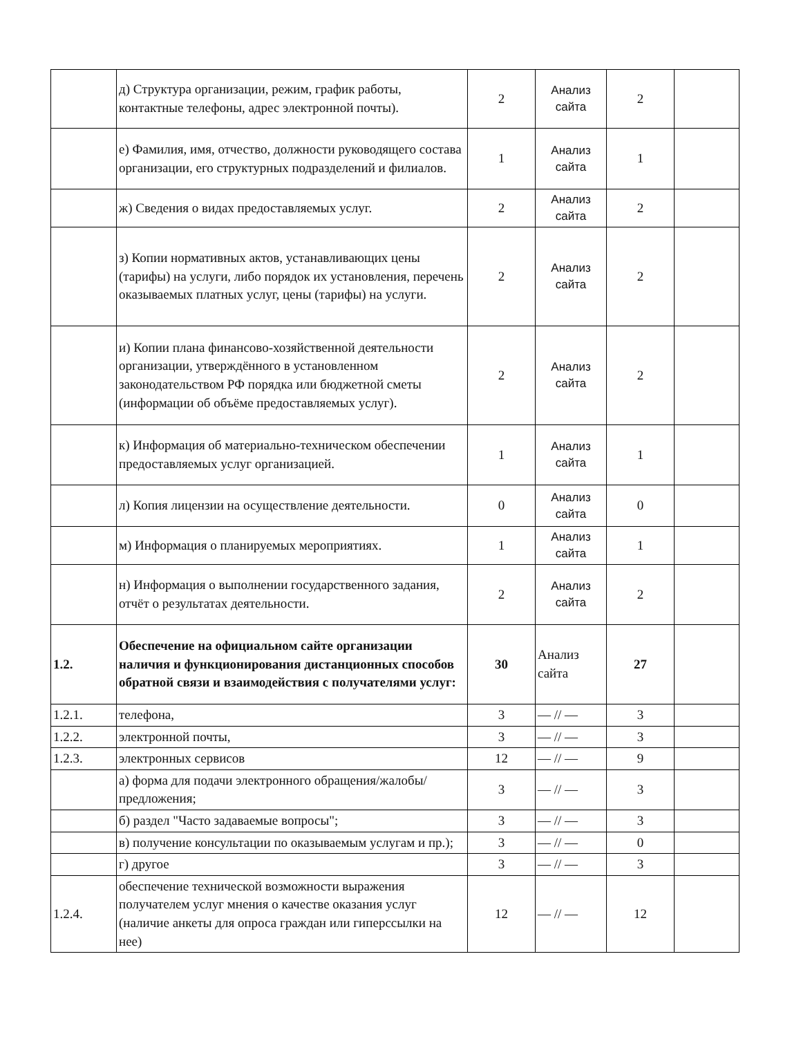| | д) Структура организации, режим, график работы, контактные телефоны, адрес электронной почты). | 2 | Анализ сайта | 2 | |
| | е) Фамилия, имя, отчество, должности руководящего состава организации, его структурных подразделений и филиалов. | 1 | Анализ сайта | 1 | |
| | ж) Сведения о видах предоставляемых услуг. | 2 | Анализ сайта | 2 | |
| | з) Копии нормативных актов, устанавливающих цены (тарифы) на услуги, либо порядок их установления, перечень оказываемых платных услуг, цены (тарифы) на услуги. | 2 | Анализ сайта | 2 | |
| | и) Копии плана финансово-хозяйственной деятельности организации, утверждённого в установленном законодательством РФ порядка или бюджетной сметы (информации об объёме предоставляемых услуг). | 2 | Анализ сайта | 2 | |
| | к) Информация об материально-техническом обеспечении предоставляемых услуг организацией. | 1 | Анализ сайта | 1 | |
| | л) Копия лицензии на осуществление деятельности. | 0 | Анализ сайта | 0 | |
| | м) Информация о планируемых мероприятиях. | 1 | Анализ сайта | 1 | |
| | н) Информация о выполнении государственного задания, отчёт о результатах деятельности. | 2 | Анализ сайта | 2 | |
| 1.2. | Обеспечение на официальном сайте организации наличия и функционирования дистанционных способов обратной связи и взаимодействия с получателями услуг: | 30 | Анализ сайта | 27 | |
| 1.2.1. | телефона, | 3 | — // — | 3 | |
| 1.2.2. | электронной почты, | 3 | — // — | 3 | |
| 1.2.3. | электронных сервисов | 12 | — // — | 9 | |
| | а) форма для подачи электронного обращения/жалобы/предложения; | 3 | — // — | 3 | |
| | б) раздел "Часто задаваемые вопросы"; | 3 | — // — | 3 | |
| | в) получение консультации по оказываемым услугам и пр.); | 3 | — // — | 0 | |
| | г) другое | 3 | — // — | 3 | |
| 1.2.4. | обеспечение технической возможности выражения получателем услуг мнения о качестве оказания услуг (наличие анкеты для опроса граждан или гиперссылки на нее) | 12 | — // — | 12 | |